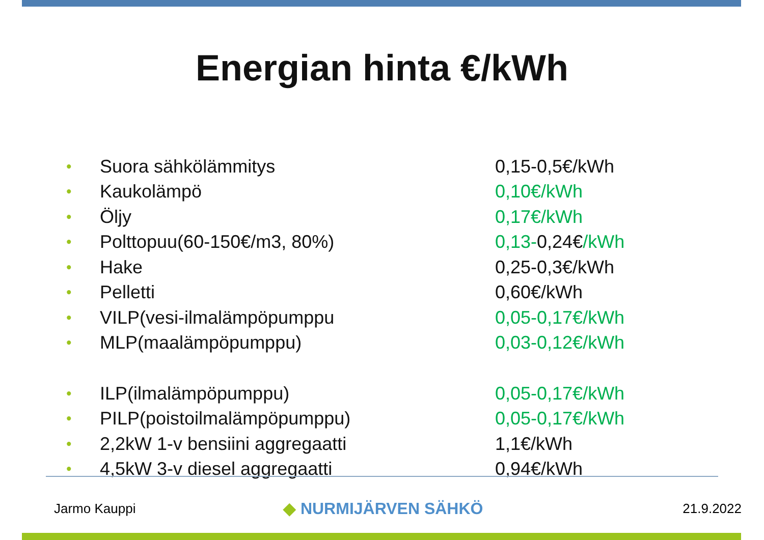Energian hinta €/kWh
• Suora sähkölämmitys 0,15-0,5€/kWh
• Kaukolämpö 0,10€/kWh
• Öljy 0,17€/kWh
• Polttopuu(60-150€/m3, 80%) 0,13-0,24€/kWh
• Hake 0,25-0,3€/kWh
• Pelletti 0,60€/kWh
• VILP(vesi-ilmalämpöpumppu 0,05-0,17€/kWh
• MLP(maalämpöpumppu) 0,03-0,12€/kWh
• ILP(ilmalämpöpumppu) 0,05-0,17€/kWh
• PILP(poistoilmalämpöpumppu) 0,05-0,17€/kWh
• 2,2kW 1-v bensiini aggregaatti 1,1€/kWh
• 4,5kW 3-v diesel aggregaatti 0,94€/kWh
Jarmo Kauppi ◆ NURMIJÄRVEN SÄHKÖ 21.9.2022